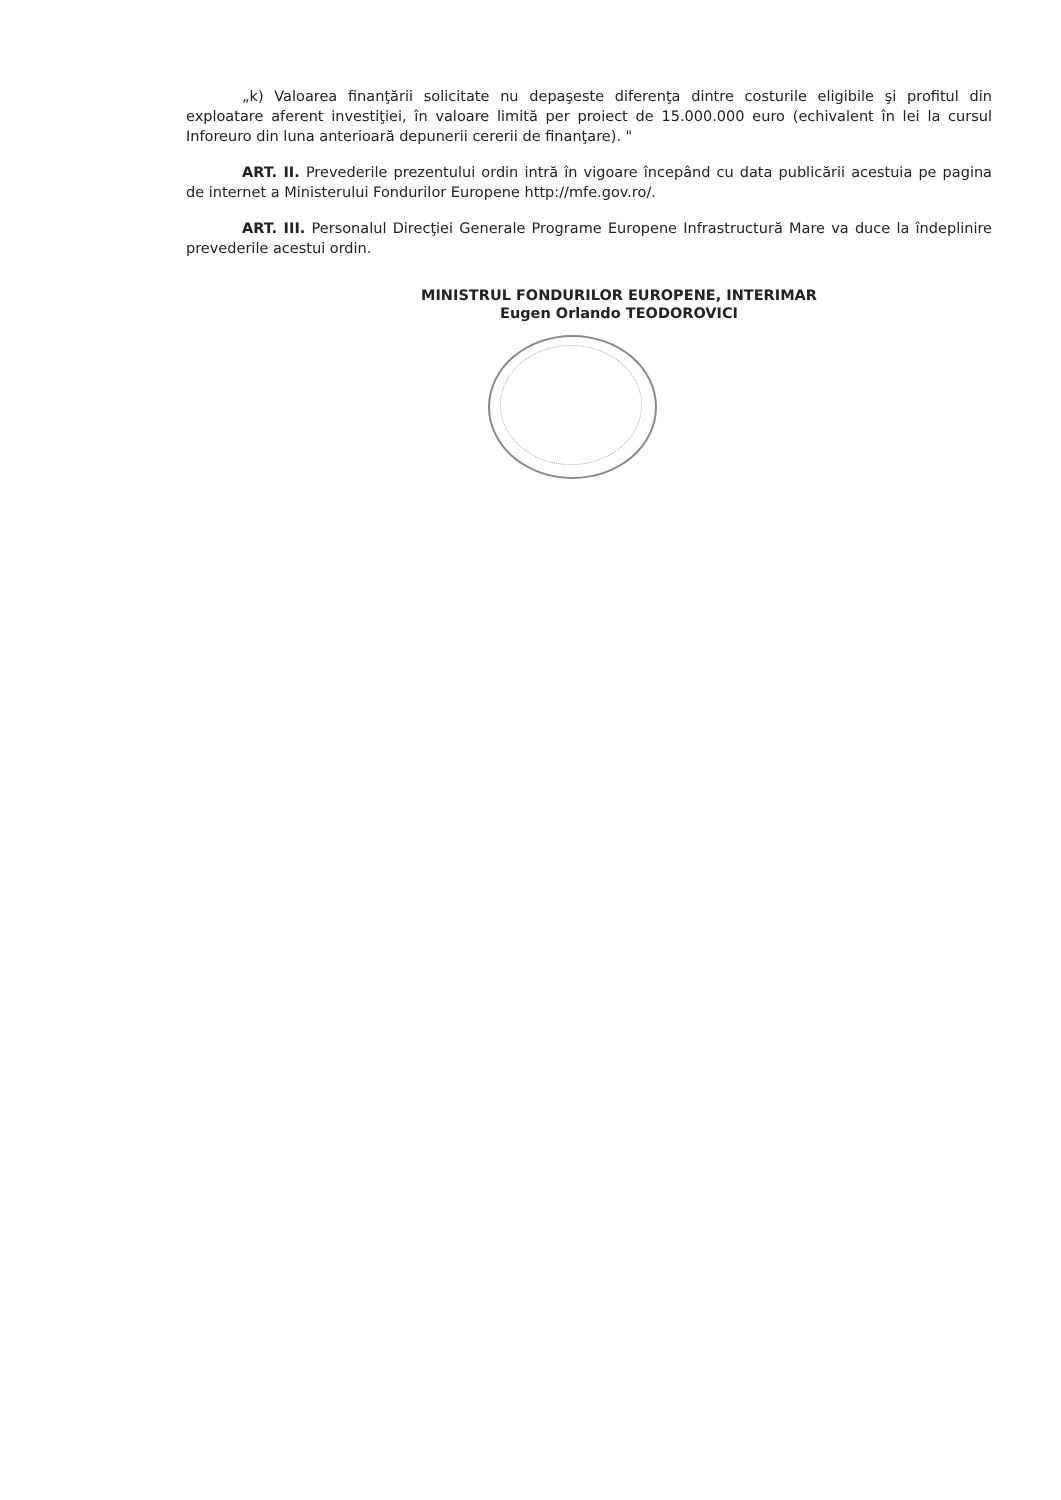„k) Valoarea finanţării solicitate nu depaşeste diferenţa dintre costurile eligibile şi profitul din exploatare aferent investiţiei, în valoare limită per proiect de 15.000.000 euro (echivalent în lei la cursul Inforeuro din luna anterioară depunerii cererii de finanţare). "
ART. II. Prevederile prezentului ordin intră în vigoare începând cu data publicării acestuia pe pagina de internet a Ministerului Fondurilor Europene http://mfe.gov.ro/.
ART. III. Personalul Direcţiei Generale Programe Europene Infrastructură Mare va duce la îndeplinire prevederile acestui ordin.
MINISTRUL FONDURILOR EUROPENE, INTERIMAR
Eugen Orlando TEODOROVICI